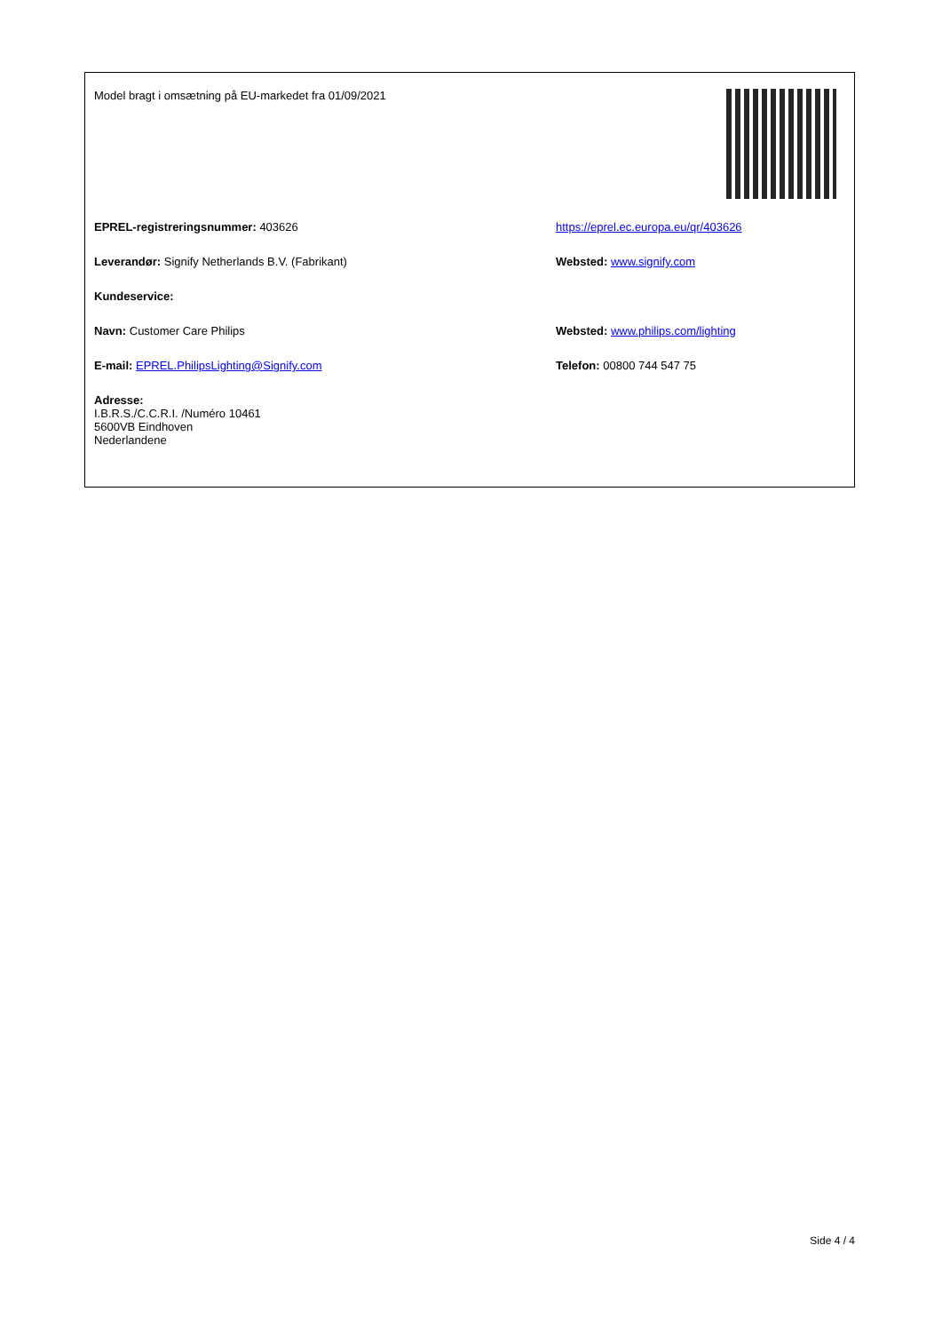Model bragt i omsætning på EU-markedet fra 01/09/2021
EPREL-registreringsnummer: 403626 https://eprel.ec.europa.eu/qr/403626
Leverandør: Signify Netherlands B.V. (Fabrikant) Websted: www.signify.com
Kundeservice:
Navn: Customer Care Philips Websted: www.philips.com/lighting
E-mail: EPREL.PhilipsLighting@Signify.com Telefon: 00800 744 547 75
Adresse:
I.B.R.S./C.C.R.I. /Numéro 10461
5600VB Eindhoven
Nederlandene
Side 4 / 4